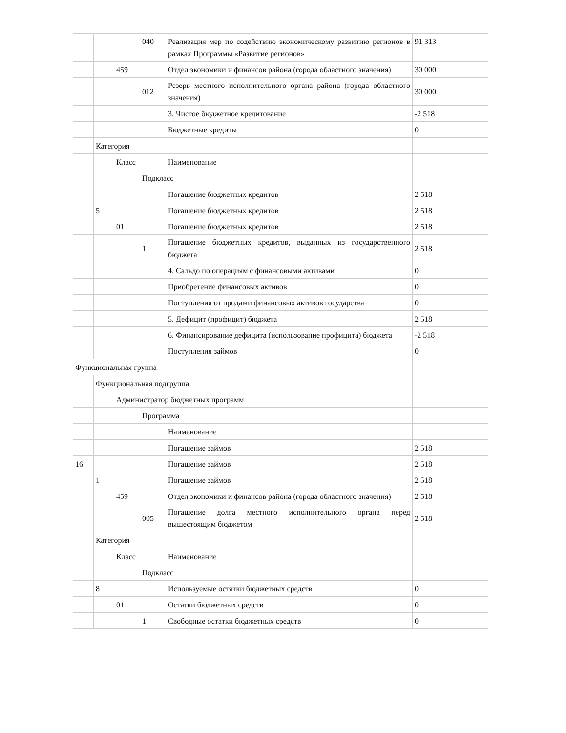| | | | 040 | Реализация мер по содействию экономическому развитию регионов в рамках Программы «Развитие регионов» | 91 313 |
| | | 459 | | Отдел экономики и финансов района (города областного значения) | 30 000 |
| | | | 012 | Резерв местного исполнительного органа района (города областного значения) | 30 000 |
| | | | | 3. Чистое бюджетное кредитование | -2 518 |
| | | | | Бюджетные кредиты | 0 |
| | Категория | | | | |
| | | Класс | | Наименование | |
| | | | Подкласс | | |
| | | | | Погашение бюджетных кредитов | 2 518 |
| | 5 | | | Погашение бюджетных кредитов | 2 518 |
| | | 01 | | Погашение бюджетных кредитов | 2 518 |
| | | | 1 | Погашение бюджетных кредитов, выданных из государственного бюджета | 2 518 |
| | | | | 4. Сальдо по операциям с финансовыми активами | 0 |
| | | | | Приобретение финансовых активов | 0 |
| | | | | Поступления от продажи финансовых активов государства | 0 |
| | | | | 5. Дефицит (профицит) бюджета | 2 518 |
| | | | | 6. Финансирование дефицита (использование профицита) бюджета | -2 518 |
| | | | | Поступления займов | 0 |
| Функциональная группа | | | | | |
| | Функциональная подгруппа | | | | |
| | | Администратор бюджетных программ | | | |
| | | | Программа | | |
| | | | | Наименование | |
| | | | | Погашение займов | 2 518 |
| 16 | | | | Погашение займов | 2 518 |
| | 1 | | | Погашение займов | 2 518 |
| | | 459 | | Отдел экономики и финансов района (города областного значения) | 2 518 |
| | | | 005 | Погашение долга местного исполнительного органа перед вышестоящим бюджетом | 2 518 |
| | Категория | | | | |
| | | Класс | | Наименование | |
| | | | Подкласс | | |
| | 8 | | | Используемые остатки бюджетных средств | 0 |
| | | 01 | | Остатки бюджетных средств | 0 |
| | | | 1 | Свободные остатки бюджетных средств | 0 |